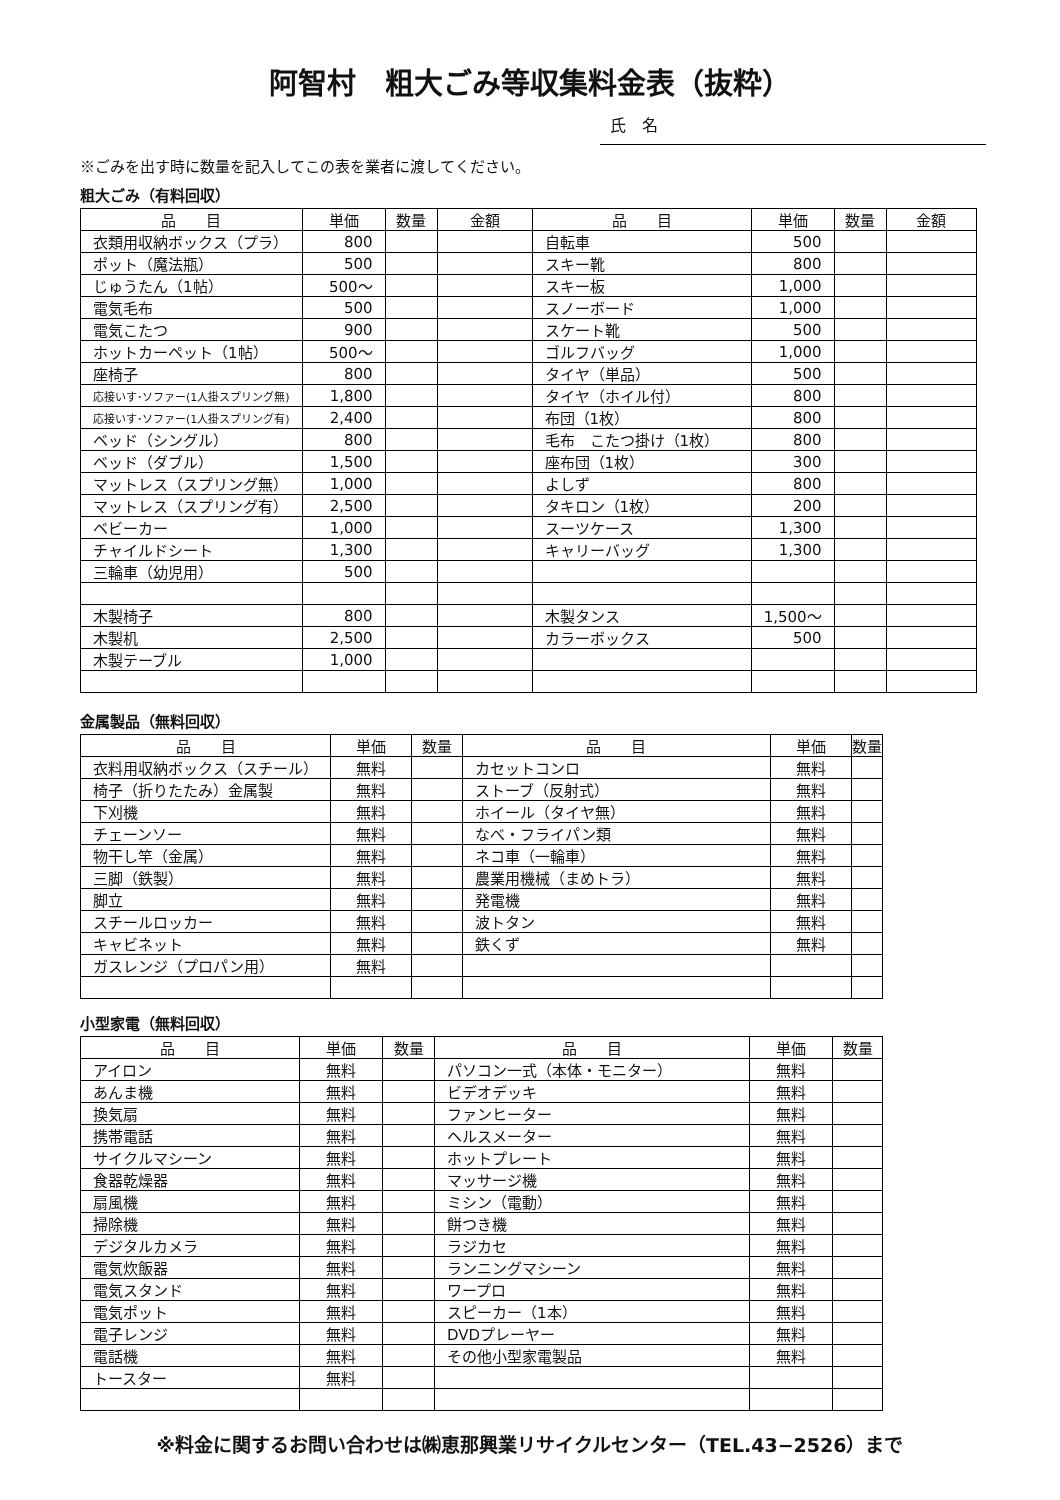阿智村　粗大ごみ等収集料金表（抜粋）
氏　名
※ごみを出す時に数量を記入してこの表を業者に渡してください。
粗大ごみ（有料回収）
| 品 目 | 単価 | 数量 | 金額 | 品 目 | 単価 | 数量 | 金額 |
| --- | --- | --- | --- | --- | --- | --- | --- |
| 衣類用収納ボックス（プラ） | 800 | | | 自転車 | 500 | | |
| ポット（魔法瓶） | 500 | | | スキー靴 | 800 | | |
| じゅうたん（1帖） | 500～ | | | スキー板 | 1,000 | | |
| 電気毛布 | 500 | | | スノーボード | 1,000 | | |
| 電気こたつ | 900 | | | スケート靴 | 500 | | |
| ホットカーペット（1帖） | 500～ | | | ゴルフバッグ | 1,000 | | |
| 座椅子 | 800 | | | タイヤ（単品） | 500 | | |
| 応接いす･ソファー(1人掛スプリング無) | 1,800 | | | タイヤ（ホイル付） | 800 | | |
| 応接いす･ソファー(1人掛スプリング有) | 2,400 | | | 布団（1枚） | 800 | | |
| ベッド（シングル） | 800 | | | 毛布 こたつ掛け（1枚） | 800 | | |
| ベッド（ダブル） | 1,500 | | | 座布団（1枚） | 300 | | |
| マットレス（スプリング無） | 1,000 | | | よしず | 800 | | |
| マットレス（スプリング有） | 2,500 | | | タキロン（1枚） | 200 | | |
| ベビーカー | 1,000 | | | スーツケース | 1,300 | | |
| チャイルドシート | 1,300 | | | キャリーバッグ | 1,300 | | |
| 三輪車（幼児用） | 500 | | | | | | |
| 木製椅子 | 800 | | | 木製タンス | 1,500～ | | |
| 木製机 | 2,500 | | | カラーボックス | 500 | | |
| 木製テーブル | 1,000 | | | | | | |
金属製品（無料回収）
| 品 目 | 単価 | 数量 | 品 目 | 単価 | 数量 |
| --- | --- | --- | --- | --- | --- |
| 衣料用収納ボックス（スチール） | 無料 | | カセットコンロ | 無料 | |
| 椅子（折りたたみ）金属製 | 無料 | | ストーブ（反射式） | 無料 | |
| 下刈機 | 無料 | | ホイール（タイヤ無） | 無料 | |
| チェーンソー | 無料 | | なべ・フライパン類 | 無料 | |
| 物干し竿（金属） | 無料 | | ネコ車（一輪車） | 無料 | |
| 三脚（鉄製） | 無料 | | 農業用機械（まめトラ） | 無料 | |
| 脚立 | 無料 | | 発電機 | 無料 | |
| スチールロッカー | 無料 | | 波トタン | 無料 | |
| キャビネット | 無料 | | 鉄くず | 無料 | |
| ガスレンジ（プロパン用） | 無料 | | | | |
小型家電（無料回収）
| 品 目 | 単価 | 数量 | 品 目 | 単価 | 数量 |
| --- | --- | --- | --- | --- | --- |
| アイロン | 無料 | | パソコン一式（本体・モニター） | 無料 | |
| あんま機 | 無料 | | ビデオデッキ | 無料 | |
| 換気扇 | 無料 | | ファンヒーター | 無料 | |
| 携帯電話 | 無料 | | ヘルスメーター | 無料 | |
| サイクルマシーン | 無料 | | ホットプレート | 無料 | |
| 食器乾燥器 | 無料 | | マッサージ機 | 無料 | |
| 扇風機 | 無料 | | ミシン（電動） | 無料 | |
| 掃除機 | 無料 | | 餅つき機 | 無料 | |
| デジタルカメラ | 無料 | | ラジカセ | 無料 | |
| 電気炊飯器 | 無料 | | ランニングマシーン | 無料 | |
| 電気スタンド | 無料 | | ワープロ | 無料 | |
| 電気ポット | 無料 | | スピーカー（1本） | 無料 | |
| 電子レンジ | 無料 | | DVDプレーヤー | 無料 | |
| 電話機 | 無料 | | その他小型家電製品 | 無料 | |
| トースター | 無料 | | | | |
※料金に関するお問い合わせは㈱恵那興業リサイクルセンター（TEL.43−2526）まで